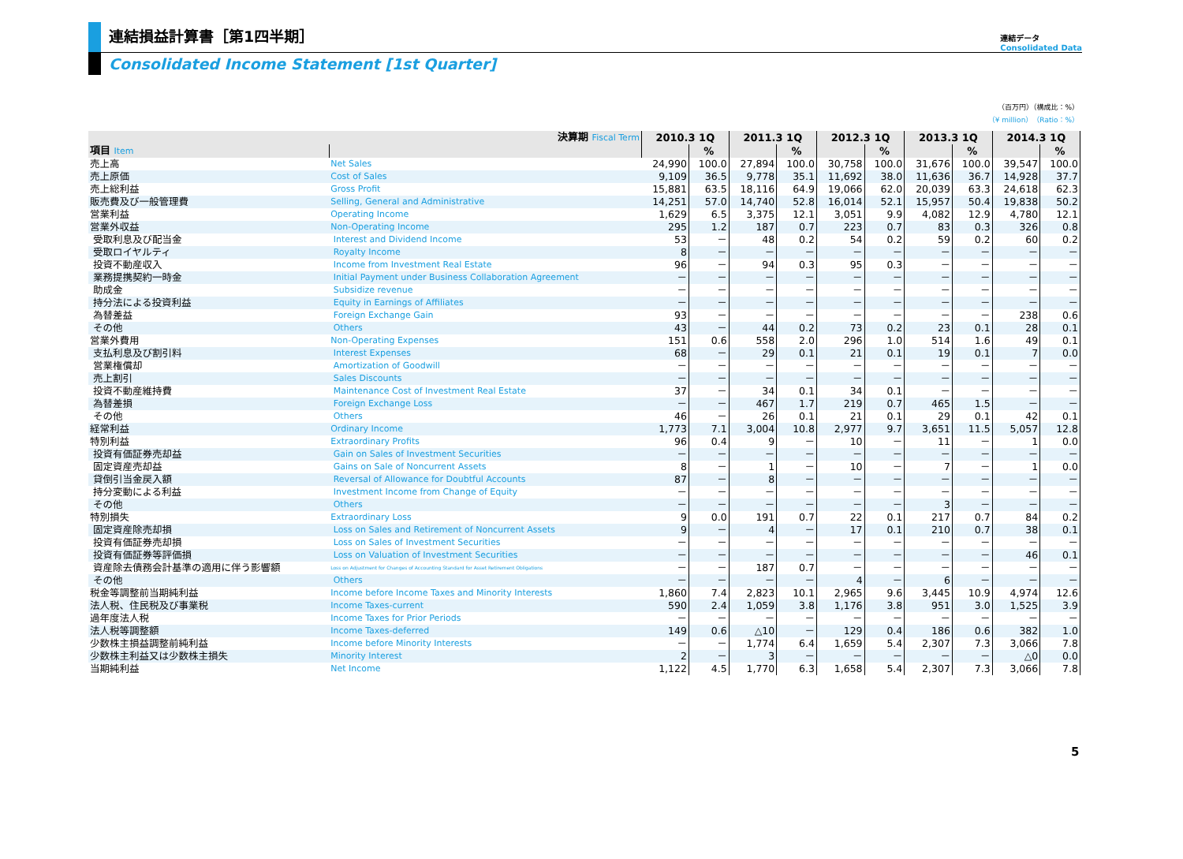連結損益計算書［第1四半期］
連結データ
Consolidated Data
Consolidated Income Statement [1st Quarter]
（百万円）（構成比：%）
（¥ million）（Ratio：%）
| 決算期 Fiscal Term | | 2010.3 1Q | | 2011.3 1Q | | 2012.3 1Q | | 2013.3 1Q | | 2014.3 1Q | |
| --- | --- | --- | --- | --- | --- | --- | --- | --- | --- | --- | --- |
| 項目 Item | | | % | | % | | % | | % | | % |
| 売上高 | Net Sales | 24,990 | 100.0 | 27,894 | 100.0 | 30,758 | 100.0 | 31,676 | 100.0 | 39,547 | 100.0 |
| 売上原価 | Cost of Sales | 9,109 | 36.5 | 9,778 | 35.1 | 11,692 | 38.0 | 11,636 | 36.7 | 14,928 | 37.7 |
| 売上総利益 | Gross Profit | 15,881 | 63.5 | 18,116 | 64.9 | 19,066 | 62.0 | 20,039 | 63.3 | 24,618 | 62.3 |
| 販売費及び一般管理費 | Selling, General and Administrative | 14,251 | 57.0 | 14,740 | 52.8 | 16,014 | 52.1 | 15,957 | 50.4 | 19,838 | 50.2 |
| 営業利益 | Operating Income | 1,629 | 6.5 | 3,375 | 12.1 | 3,051 | 9.9 | 4,082 | 12.9 | 4,780 | 12.1 |
| 営業外収益 | Non-Operating Income | 295 | 1.2 | 187 | 0.7 | 223 | 0.7 | 83 | 0.3 | 326 | 0.8 |
| 受取利息及び配当金 | Interest and Dividend Income | 53 | － | 48 | 0.2 | 54 | 0.2 | 59 | 0.2 | 60 | 0.2 |
| 受取ロイヤルティ | Royalty Income | 8 | － | － | － | － | － | － | － | － | － |
| 投資不動産収入 | Income from Investment Real Estate | 96 | － | 94 | 0.3 | 95 | 0.3 | － | － | － | － |
| 業務提携契約一時金 | Initial Payment under Business Collaboration Agreement | － | － | － | － | － | － | － | － | － | － |
| 助成金 | Subsidize revenue | － | － | － | － | － | － | － | － | － | － |
| 持分法による投資利益 | Equity in Earnings of Affiliates | － | － | － | － | － | － | － | － | － | － |
| 為替差益 | Foreign Exchange Gain | 93 | － | － | － | － | － | － | － | 238 | 0.6 |
| その他 | Others | 43 | － | 44 | 0.2 | 73 | 0.2 | 23 | 0.1 | 28 | 0.1 |
| 営業外費用 | Non-Operating Expenses | 151 | 0.6 | 558 | 2.0 | 296 | 1.0 | 514 | 1.6 | 49 | 0.1 |
| 支払利息及び割引料 | Interest Expenses | 68 | － | 29 | 0.1 | 21 | 0.1 | 19 | 0.1 | 7 | 0.0 |
| 営業権償却 | Amortization of Goodwill | － | － | － | － | － | － | － | － | － | － |
| 売上割引 | Sales Discounts | － | － | － | － | － | － | － | － | － | － |
| 投資不動産維持費 | Maintenance Cost of Investment Real Estate | 37 | － | 34 | 0.1 | 34 | 0.1 | － | － | － | － |
| 為替差損 | Foreign Exchange Loss | － | － | 467 | 1.7 | 219 | 0.7 | 465 | 1.5 | － | － |
| その他 | Others | 46 | － | 26 | 0.1 | 21 | 0.1 | 29 | 0.1 | 42 | 0.1 |
| 経常利益 | Ordinary Income | 1,773 | 7.1 | 3,004 | 10.8 | 2,977 | 9.7 | 3,651 | 11.5 | 5,057 | 12.8 |
| 特別利益 | Extraordinary Profits | 96 | 0.4 | 9 | － | 10 | － | 11 | － | 1 | 0.0 |
| 投資有価証券売却益 | Gain on Sales of Investment Securities | － | － | － | － | － | － | － | － | － | － |
| 固定資産売却益 | Gains on Sale of Noncurrent Assets | 8 | － | 1 | － | 10 | － | 7 | － | 1 | 0.0 |
| 貸倒引当金戻入額 | Reversal of Allowance for Doubtful Accounts | 87 | － | 8 | － | － | － | － | － | － | － |
| 持分変動による利益 | Investment Income from Change of Equity | － | － | － | － | － | － | － | － | － | － |
| その他 | Others | － | － | － | － | － | － | 3 | － | － | － |
| 特別損失 | Extraordinary Loss | 9 | 0.0 | 191 | 0.7 | 22 | 0.1 | 217 | 0.7 | 84 | 0.2 |
| 固定資産除売却損 | Loss on Sales and Retirement of Noncurrent Assets | 9 | － | 4 | － | 17 | 0.1 | 210 | 0.7 | 38 | 0.1 |
| 投資有価証券売却損 | Loss on Sales of Investment Securities | － | － | － | － | － | － | － | － | － | － |
| 投資有価証券等評価損 | Loss on Valuation of Investment Securities | － | － | － | － | － | － | － | － | 46 | 0.1 |
| 資産除去債務会計基準の適用に伴う影響額 | Loss on Adjustment for Changes of Accounting Standard for Asset Retirement Obligations | － | － | 187 | 0.7 | － | － | － | － | － | － |
| その他 | Others | － | － | － | － | 4 | － | 6 | － | － | － |
| 税金等調整前当期純利益 | Income before Income Taxes and Minority Interests | 1,860 | 7.4 | 2,823 | 10.1 | 2,965 | 9.6 | 3,445 | 10.9 | 4,974 | 12.6 |
| 法人税、住民税及び事業税 | Income Taxes-current | 590 | 2.4 | 1,059 | 3.8 | 1,176 | 3.8 | 951 | 3.0 | 1,525 | 3.9 |
| 過年度法人税 | Income Taxes for Prior Periods | － | － | － | － | － | － | － | － | － | － |
| 法人税等調整額 | Income Taxes-deferred | 149 | 0.6 | △10 | － | 129 | 0.4 | 186 | 0.6 | 382 | 1.0 |
| 少数株主損益調整前純利益 | Income before Minority Interests | － | － | 1,774 | 6.4 | 1,659 | 5.4 | 2,307 | 7.3 | 3,066 | 7.8 |
| 少数株主利益又は少数株主損失 | Minority Interest | 2 | － | 3 | － | － | － | － | － | △0 | 0.0 |
| 当期純利益 | Net Income | 1,122 | 4.5 | 1,770 | 6.3 | 1,658 | 5.4 | 2,307 | 7.3 | 3,066 | 7.8 |
5